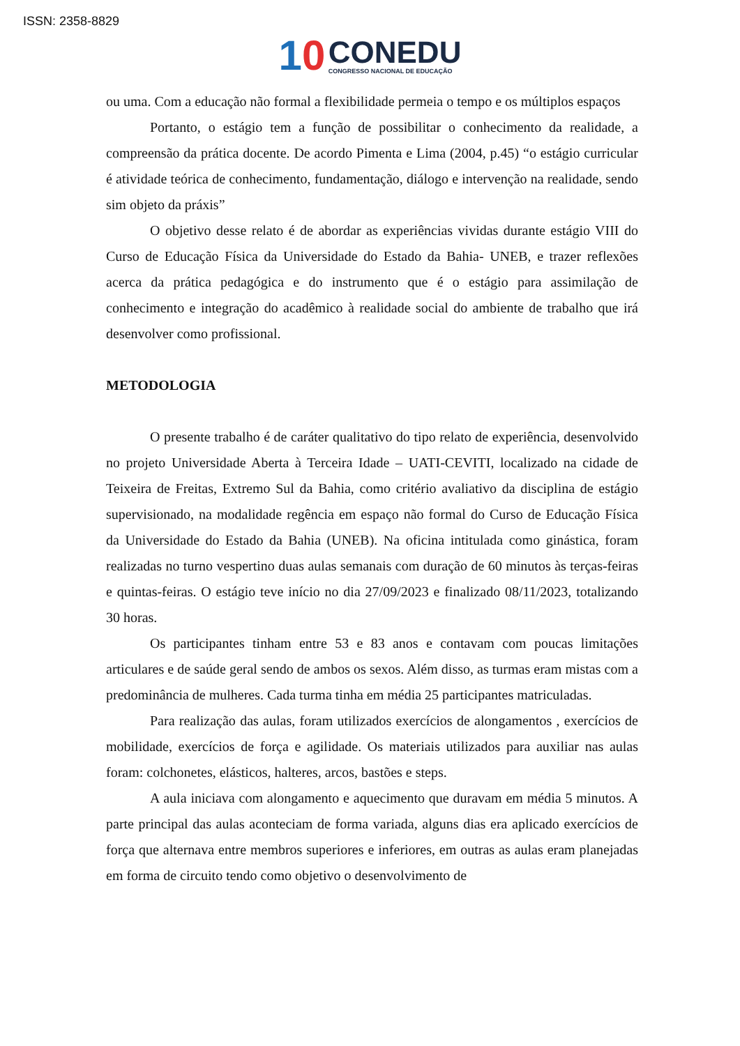ISSN: 2358-8829
10
CONEDU
CONGRESSO NACIONAL DE EDUCAÇÃO
ou uma. Com a educação não formal a flexibilidade permeia o tempo e os múltiplos espaços
Portanto, o estágio tem a função de possibilitar o conhecimento da realidade, a compreensão da prática docente. De acordo Pimenta e Lima (2004, p.45) “o estágio curricular é atividade teórica de conhecimento, fundamentação, diálogo e intervenção na realidade, sendo sim objeto da práxis”
O objetivo desse relato é de abordar as experiências vividas durante estágio VIII do Curso de Educação Física da Universidade do Estado da Bahia- UNEB, e trazer reflexões acerca da prática pedagógica e do instrumento que é o estágio para assimilação de conhecimento e integração do acadêmico à realidade social do ambiente de trabalho que irá desenvolver como profissional.
METODOLOGIA
O presente trabalho é de caráter qualitativo do tipo relato de experiência, desenvolvido no projeto Universidade Aberta à Terceira Idade – UATI-CEVITI, localizado na cidade de Teixeira de Freitas, Extremo Sul da Bahia, como critério avaliativo da disciplina de estágio supervisionado, na modalidade regência em espaço não formal do Curso de Educação Física da Universidade do Estado da Bahia (UNEB). Na oficina intitulada como ginástica, foram realizadas no turno vespertino duas aulas semanais com duração de 60 minutos às terças-feiras e quintas-feiras. O estágio teve início no dia 27/09/2023 e finalizado 08/11/2023, totalizando 30 horas.
Os participantes tinham entre 53 e 83 anos e contavam com poucas limitações articulares e de saúde geral sendo de ambos os sexos. Além disso, as turmas eram mistas com a predominância de mulheres. Cada turma tinha em média 25 participantes matriculadas.
Para realização das aulas, foram utilizados exercícios de alongamentos , exercícios de mobilidade, exercícios de força e agilidade. Os materiais utilizados para auxiliar nas aulas foram: colchonetes, elásticos, halteres, arcos, bastões e steps.
A aula iniciava com alongamento e aquecimento que duravam em média 5 minutos. A parte principal das aulas aconteciam de forma variada, alguns dias era aplicado exercícios de força que alternava entre membros superiores e inferiores, em outras as aulas eram planejadas em forma de circuito tendo como objetivo o desenvolvimento de